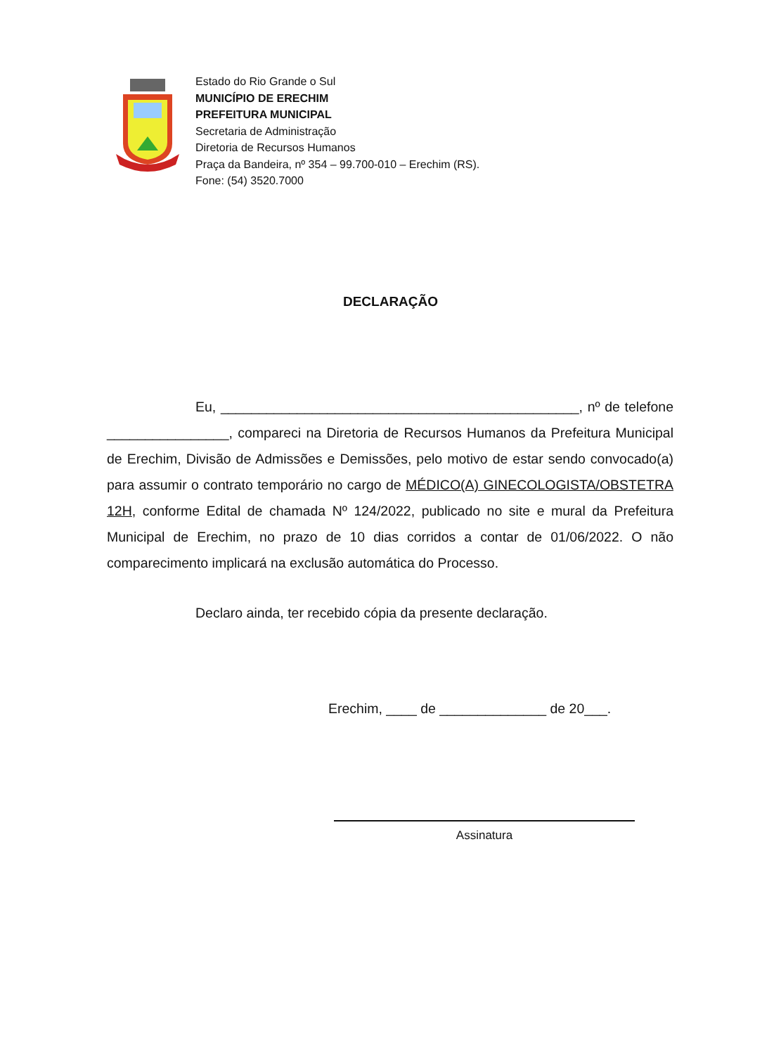Estado do Rio Grande o Sul
MUNICÍPIO DE ERECHIM
PREFEITURA MUNICIPAL
Secretaria de Administração
Diretoria de Recursos Humanos
Praça da Bandeira, nº 354 – 99.700-010 – Erechim (RS).
Fone: (54) 3520.7000
DECLARAÇÃO
Eu, _______________________________________________, nº de telefone ________________, compareci na Diretoria de Recursos Humanos da Prefeitura Municipal de Erechim, Divisão de Admissões e Demissões, pelo motivo de estar sendo convocado(a) para assumir o contrato temporário no cargo de MÉDICO(A) GINECOLOGISTA/OBSTETRA 12H, conforme Edital de chamada Nº 124/2022, publicado no site e mural da Prefeitura Municipal de Erechim, no prazo de 10 dias corridos a contar de 01/06/2022. O não comparecimento implicará na exclusão automática do Processo.
Declaro ainda, ter recebido cópia da presente declaração.
Erechim, ____ de ______________ de 20___.
Assinatura